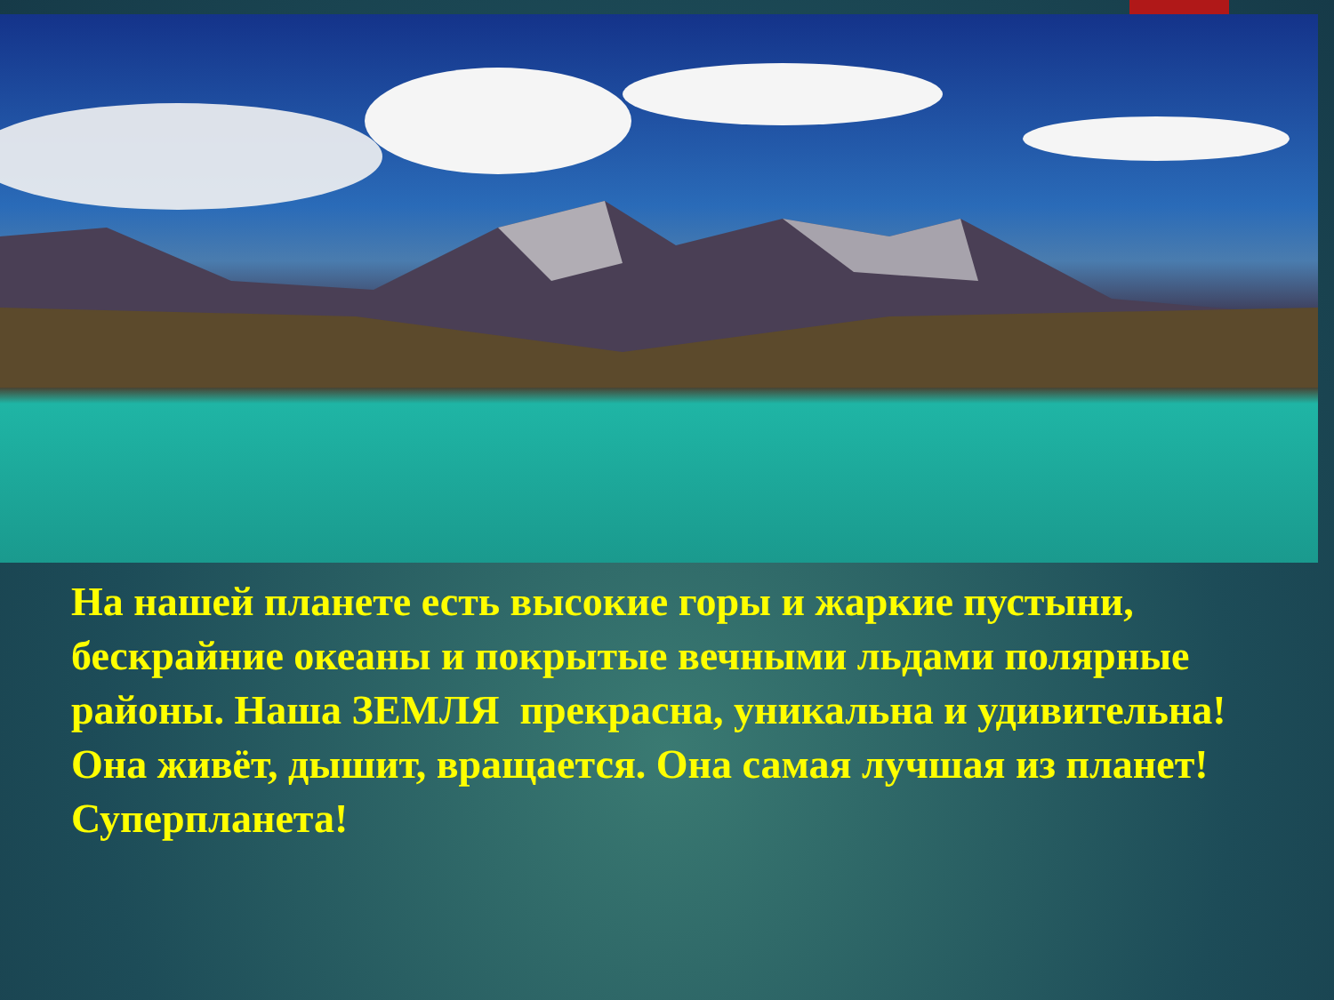На нашей планете есть высокие горы и жаркие пустыни, бескрайние океаны и покрытые вечными льдами полярные районы. Наша ЗЕМЛЯ прекрасна, уникальна и удивительна! Она живёт, дышит, вращается. Она самая лучшая из планет! Суперпланета!